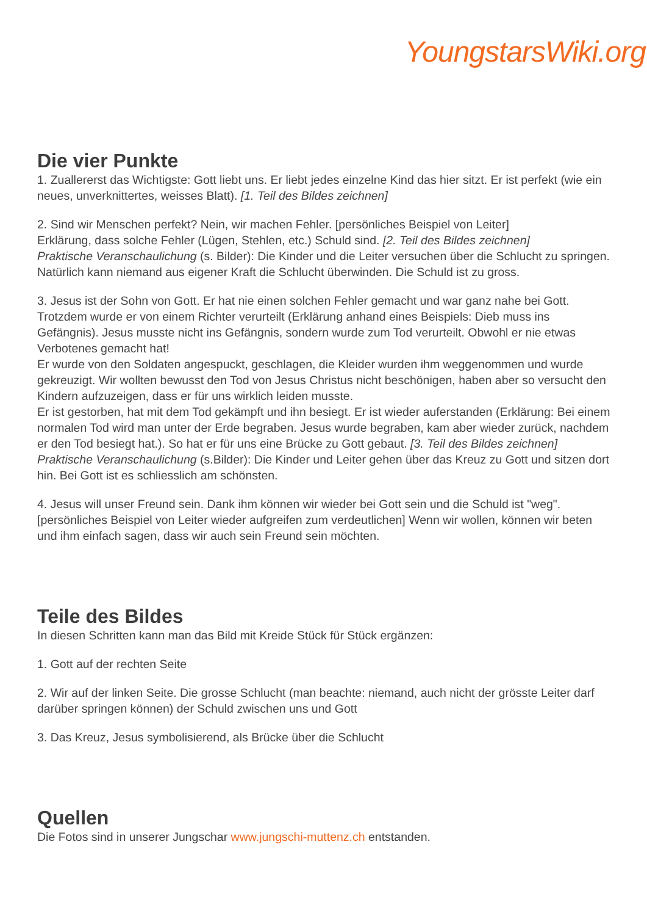YoungstarsWiki.org
Die vier Punkte
1. Zuallererst das Wichtigste: Gott liebt uns. Er liebt jedes einzelne Kind das hier sitzt. Er ist perfekt (wie ein neues, unverknittertes, weisses Blatt). [1. Teil des Bildes zeichnen]
2. Sind wir Menschen perfekt? Nein, wir machen Fehler. [persönliches Beispiel von Leiter]
Erklärung, dass solche Fehler (Lügen, Stehlen, etc.) Schuld sind. [2. Teil des Bildes zeichnen]
Praktische Veranschaulichung (s. Bilder): Die Kinder und die Leiter versuchen über die Schlucht zu springen. Natürlich kann niemand aus eigener Kraft die Schlucht überwinden. Die Schuld ist zu gross.
3. Jesus ist der Sohn von Gott. Er hat nie einen solchen Fehler gemacht und war ganz nahe bei Gott. Trotzdem wurde er von einem Richter verurteilt (Erklärung anhand eines Beispiels: Dieb muss ins Gefängnis). Jesus musste nicht ins Gefängnis, sondern wurde zum Tod verurteilt. Obwohl er nie etwas Verbotenes gemacht hat!
Er wurde von den Soldaten angespuckt, geschlagen, die Kleider wurden ihm weggenommen und wurde gekreuzigt. Wir wollten bewusst den Tod von Jesus Christus nicht beschönigen, haben aber so versucht den Kindern aufzuzeigen, dass er für uns wirklich leiden musste.
Er ist gestorben, hat mit dem Tod gekämpft und ihn besiegt. Er ist wieder auferstanden (Erklärung: Bei einem normalen Tod wird man unter der Erde begraben. Jesus wurde begraben, kam aber wieder zurück, nachdem er den Tod besiegt hat.). So hat er für uns eine Brücke zu Gott gebaut. [3. Teil des Bildes zeichnen]
Praktische Veranschaulichung (s.Bilder): Die Kinder und Leiter gehen über das Kreuz zu Gott und sitzen dort hin. Bei Gott ist es schliesslich am schönsten.
4. Jesus will unser Freund sein. Dank ihm können wir wieder bei Gott sein und die Schuld ist "weg". [persönliches Beispiel von Leiter wieder aufgreifen zum verdeutlichen] Wenn wir wollen, können wir beten und ihm einfach sagen, dass wir auch sein Freund sein möchten.
Teile des Bildes
In diesen Schritten kann man das Bild mit Kreide Stück für Stück ergänzen:
1. Gott auf der rechten Seite
2. Wir auf der linken Seite. Die grosse Schlucht (man beachte: niemand, auch nicht der grösste Leiter darf darüber springen können) der Schuld zwischen uns und Gott
3. Das Kreuz, Jesus symbolisierend, als Brücke über die Schlucht
Quellen
Die Fotos sind in unserer Jungschar www.jungschi-muttenz.ch entstanden.